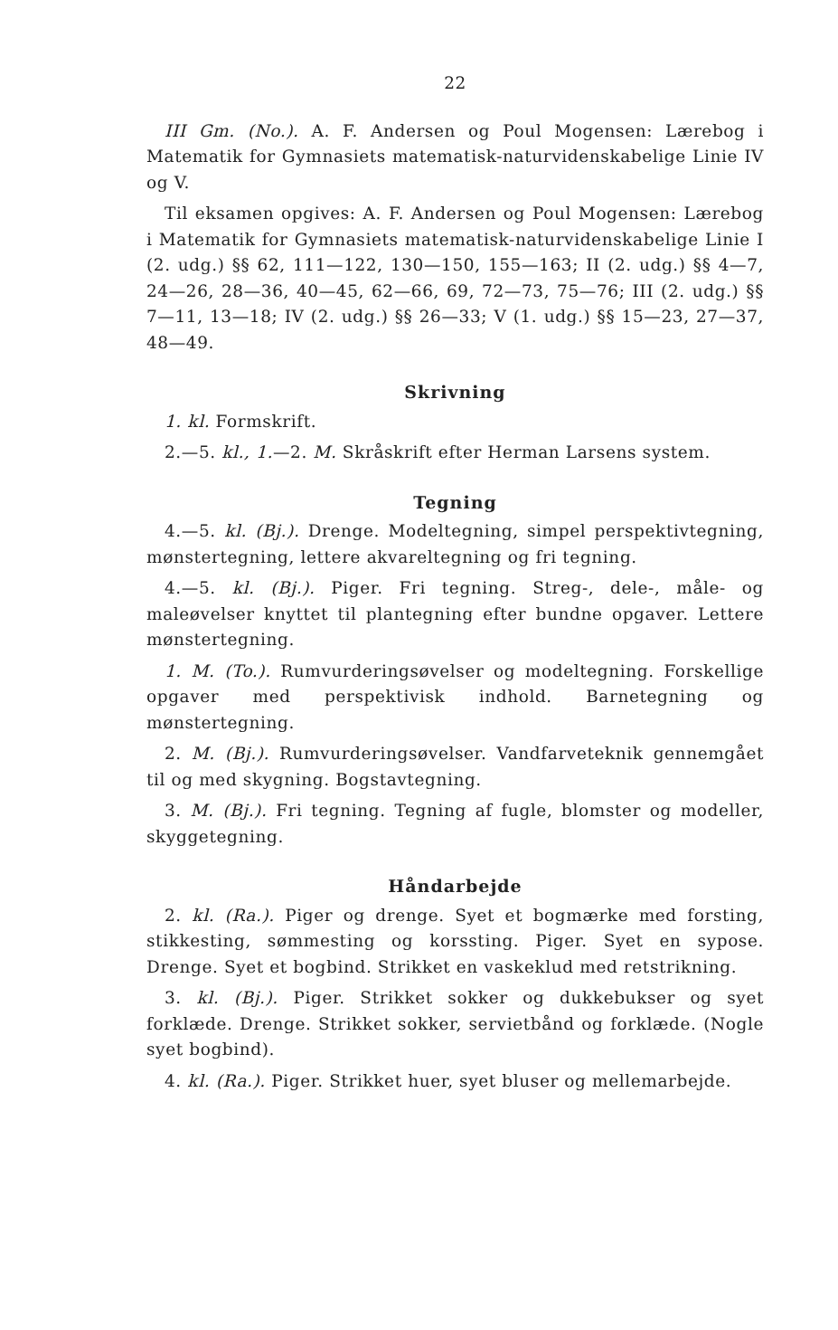22
III Gm. (No.). A. F. Andersen og Poul Mogensen: Lærebog i Matematik for Gymnasiets matematisk-naturvidenskabelige Linie IV og V.
Til eksamen opgives: A. F. Andersen og Poul Mogensen: Lærebog i Matematik for Gymnasiets matematisk-naturvidenskabelige Linie I (2. udg.) §§ 62, 111—122, 130—150, 155—163; II (2. udg.) §§ 4—7, 24—26, 28—36, 40—45, 62—66, 69, 72—73, 75—76; III (2. udg.) §§ 7—11, 13—18; IV (2. udg.) §§ 26—33; V (1. udg.) §§ 15—23, 27—37, 48—49.
Skrivning
1. kl. Formskrift.
2.—5. kl., 1.—2. M. Skråskrift efter Herman Larsens system.
Tegning
4.—5. kl. (Bj.). Drenge. Modeltegning, simpel perspektivtegning, mønstertegning, lettere akvareltegning og fri tegning.
4.—5. kl. (Bj.). Piger. Fri tegning. Streg-, dele-, måle- og maleøvelser knyttet til plantegning efter bundne opgaver. Lettere mønstertegning.
1. M. (To.). Rumvurderingsøvelser og modeltegning. Forskellige opgaver med perspektivisk indhold. Barnetegning og mønstertegning.
2. M. (Bj.). Rumvurderingsøvelser. Vandfarveteknik gennemgået til og med skygning. Bogstavtegning.
3. M. (Bj.). Fri tegning. Tegning af fugle, blomster og modeller, skyggetegning.
Håndarbejde
2. kl. (Ra.). Piger og drenge. Syet et bogmærke med forsting, stikkesting, sømmesting og korssting. Piger. Syet en sypose. Drenge. Syet et bogbind. Strikket en vaskeklud med retstrikning.
3. kl. (Bj.). Piger. Strikket sokker og dukkebukser og syet forklæde. Drenge. Strikket sokker, servietbånd og forklæde. (Nogle syet bogbind).
4. kl. (Ra.). Piger. Strikket huer, syet bluser og mellemarbejde.